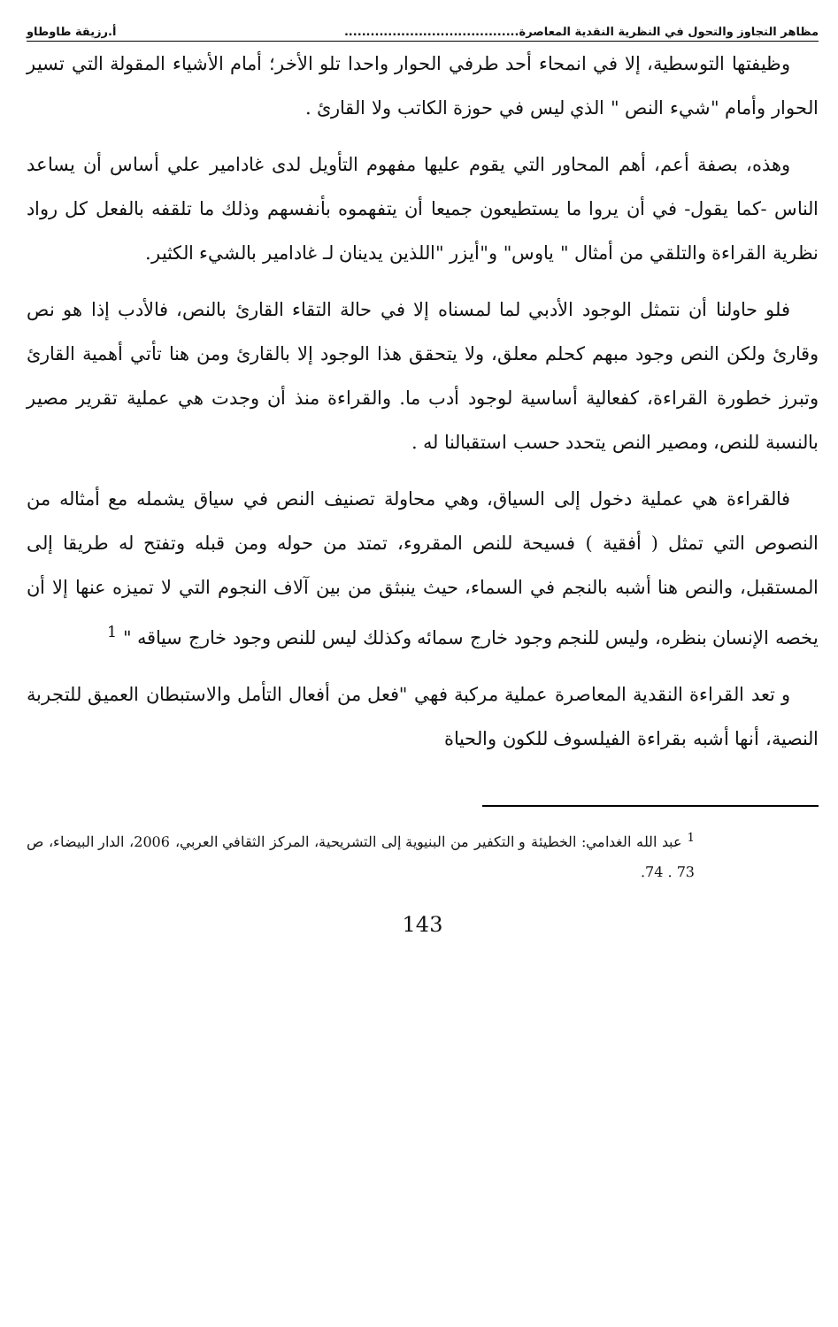مظاهر التجاوز والتحول في النظرية النقدية المعاصرة........................................ أ.رزيقة طاوطاو
وظيفتها التوسطية، إلا في انمحاء أحد طرفي الحوار واحدا تلو الأخر؛ أمام الأشياء المقولة التي تسير الحوار وأمام "شيء النص " الذي ليس في حوزة الكاتب ولا القارئ .
وهذه، بصفة أعم، أهم المحاور التي يقوم عليها مفهوم التأويل لدى غادامير علي أساس أن يساعد الناس -كما يقول- في أن يروا ما يستطيعون جميعا أن يتفهموه بأنفسهم وذلك ما تلقفه بالفعل كل رواد نظرية القراءة والتلقي من أمثال " ياوس" و"أيزر "اللذين يدينان لـ غادامير بالشيء الكثير.
فلو حاولنا أن نتمثل الوجود الأدبي لما لمسناه إلا في حالة التقاء القارئ بالنص، فالأدب إذا هو نص وقارئ ولكن النص وجود مبهم كحلم معلق، ولا يتحقق هذا الوجود إلا بالقارئ ومن هنا تأتي أهمية القارئ وتبرز خطورة القراءة، كفعالية أساسية لوجود أدب ما. والقراءة منذ أن وجدت هي عملية تقرير مصير بالنسبة للنص، ومصير النص يتحدد حسب استقبالنا له .
فالقراءة هي عملية دخول إلى السياق، وهي محاولة تصنيف النص في سياق يشمله مع أمثاله من النصوص التي تمثل ( أفقية ) فسيحة للنص المقروء، تمتد من حوله ومن قبله وتفتح له طريقا إلى المستقبل، والنص هنا أشبه بالنجم في السماء، حيث ينبثق من بين آلاف النجوم التي لا تميزه عنها إلا أن يخصه الإنسان بنظره، وليس للنجم وجود خارج سمائه وكذلك ليس للنص وجود خارج سياقه " <sup>1</sup>
و تعد القراءة النقدية المعاصرة عملية مركبة فهي "فعل من أفعال التأمل والاستبطان العميق للتجربة النصية، أنها أشبه بقراءة الفيلسوف للكون والحياة
<sup>1</sup> عبد الله الغدامي: الخطيئة و التكفير من البنيوية إلى التشريحية، المركز الثقافي العربي، 2006، الدار البيضاء، ص 73 . 74.
143